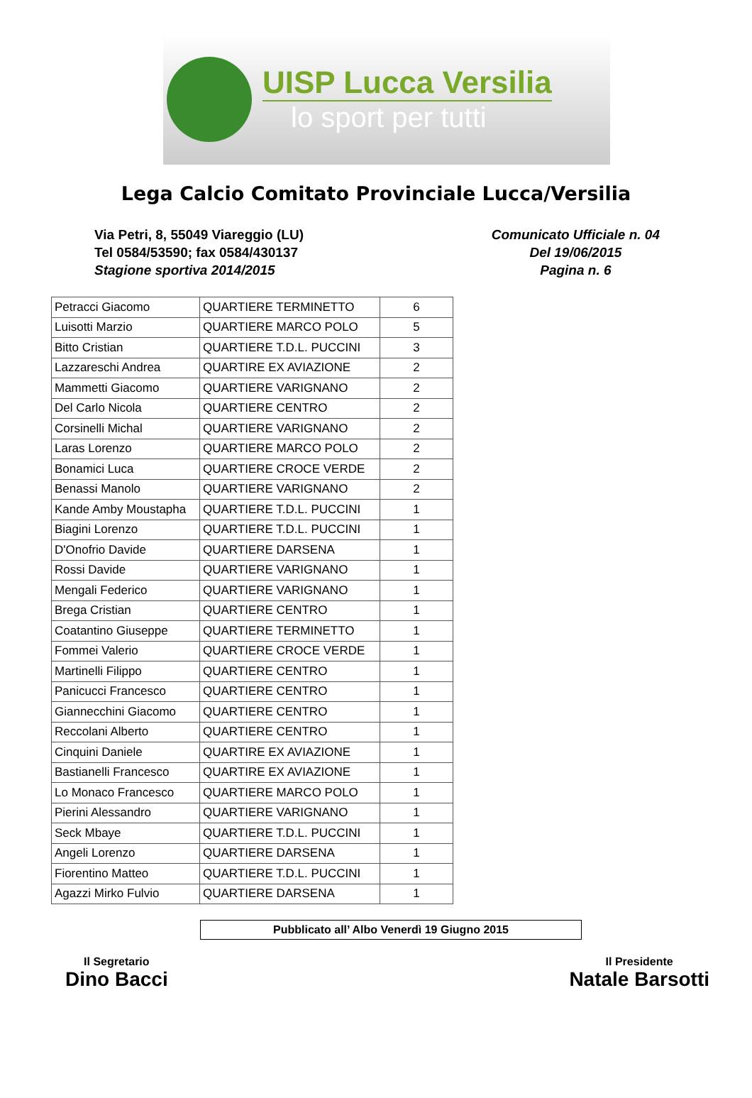UISP Lucca Versilia
lo sport per tutti
Lega Calcio Comitato Provinciale Lucca/Versilia
Via Petri, 8, 55049 Viareggio (LU)
Tel 0584/53590; fax 0584/430137
Stagione sportiva 2014/2015
Comunicato Ufficiale n. 04
Del 19/06/2015
Pagina n. 6
| Petracci Giacomo | QUARTIERE TERMINETTO | 6 |
| Luisotti Marzio | QUARTIERE MARCO POLO | 5 |
| Bitto Cristian | QUARTIERE T.D.L. PUCCINI | 3 |
| Lazzareschi Andrea | QUARTIRE EX AVIAZIONE | 2 |
| Mammetti Giacomo | QUARTIERE VARIGNANO | 2 |
| Del Carlo Nicola | QUARTIERE CENTRO | 2 |
| Corsinelli Michal | QUARTIERE VARIGNANO | 2 |
| Laras Lorenzo | QUARTIERE MARCO POLO | 2 |
| Bonamici Luca | QUARTIERE CROCE VERDE | 2 |
| Benassi Manolo | QUARTIERE VARIGNANO | 2 |
| Kande Amby Moustapha | QUARTIERE T.D.L. PUCCINI | 1 |
| Biagini Lorenzo | QUARTIERE T.D.L. PUCCINI | 1 |
| D'Onofrio Davide | QUARTIERE DARSENA | 1 |
| Rossi Davide | QUARTIERE VARIGNANO | 1 |
| Mengali Federico | QUARTIERE VARIGNANO | 1 |
| Brega Cristian | QUARTIERE CENTRO | 1 |
| Coatantino Giuseppe | QUARTIERE TERMINETTO | 1 |
| Fommei Valerio | QUARTIERE CROCE VERDE | 1 |
| Martinelli Filippo | QUARTIERE CENTRO | 1 |
| Panicucci Francesco | QUARTIERE CENTRO | 1 |
| Giannecchini Giacomo | QUARTIERE CENTRO | 1 |
| Reccolani Alberto | QUARTIERE CENTRO | 1 |
| Cinquini Daniele | QUARTIRE EX AVIAZIONE | 1 |
| Bastianelli Francesco | QUARTIRE EX AVIAZIONE | 1 |
| Lo Monaco Francesco | QUARTIERE MARCO POLO | 1 |
| Pierini Alessandro | QUARTIERE VARIGNANO | 1 |
| Seck Mbaye | QUARTIERE T.D.L. PUCCINI | 1 |
| Angeli Lorenzo | QUARTIERE DARSENA | 1 |
| Fiorentino Matteo | QUARTIERE T.D.L. PUCCINI | 1 |
| Agazzi Mirko Fulvio | QUARTIERE DARSENA | 1 |
Pubblicato all’ Albo Venerdì 19 Giugno 2015
Il Segretario
Dino Bacci
Il Presidente
Natale Barsotti